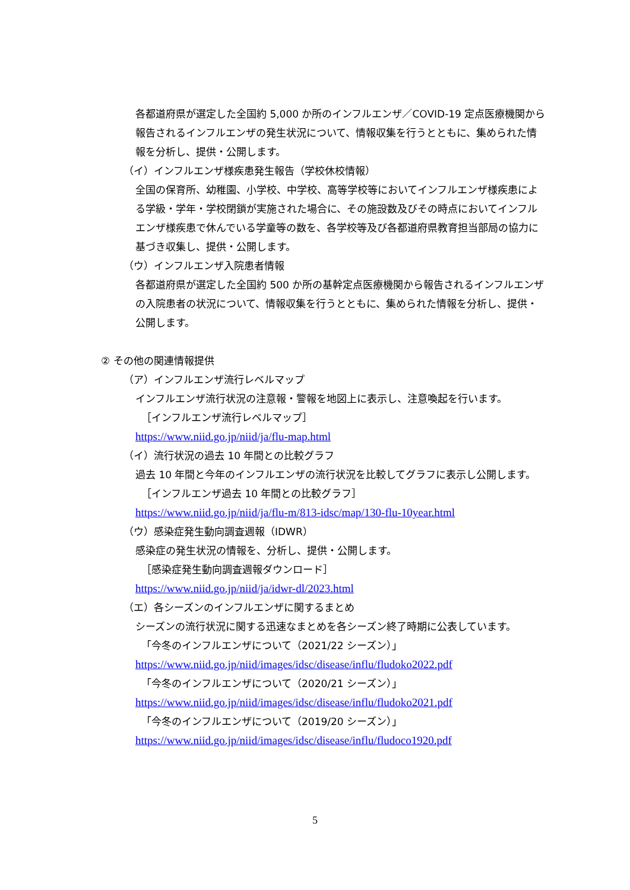各都道府県が選定した全国約 5,000 か所のインフルエンザ／COVID-19 定点医療機関から報告されるインフルエンザの発生状況について、情報収集を行うとともに、集められた情報を分析し、提供・公開します。
（イ）インフルエンザ様疾患発生報告（学校休校情報）
全国の保育所、幼稚園、小学校、中学校、高等学校等においてインフルエンザ様疾患による学級・学年・学校閉鎖が実施された場合に、その施設数及びその時点においてインフルエンザ様疾患で休んでいる学童等の数を、各学校等及び各都道府県教育担当部局の協力に基づき収集し、提供・公開します。
（ウ）インフルエンザ入院患者情報
各都道府県が選定した全国約 500 か所の基幹定点医療機関から報告されるインフルエンザの入院患者の状況について、情報収集を行うとともに、集められた情報を分析し、提供・公開します。
② その他の関連情報提供
（ア）インフルエンザ流行レベルマップ
インフルエンザ流行状況の注意報・警報を地図上に表示し、注意喚起を行います。
［インフルエンザ流行レベルマップ］
https://www.niid.go.jp/niid/ja/flu-map.html
（イ）流行状況の過去 10 年間との比較グラフ
過去 10 年間と今年のインフルエンザの流行状況を比較してグラフに表示し公開します。
［インフルエンザ過去 10 年間との比較グラフ］
https://www.niid.go.jp/niid/ja/flu-m/813-idsc/map/130-flu-10year.html
（ウ）感染症発生動向調査週報（IDWR）
感染症の発生状況の情報を、分析し、提供・公開します。
［感染症発生動向調査週報ダウンロード］
https://www.niid.go.jp/niid/ja/idwr-dl/2023.html
（エ）各シーズンのインフルエンザに関するまとめ
シーズンの流行状況に関する迅速なまとめを各シーズン終了時期に公表しています。
「今冬のインフルエンザについて（2021/22 シーズン）」
https://www.niid.go.jp/niid/images/idsc/disease/influ/fludoko2022.pdf
「今冬のインフルエンザについて（2020/21 シーズン）」
https://www.niid.go.jp/niid/images/idsc/disease/influ/fludoko2021.pdf
「今冬のインフルエンザについて（2019/20 シーズン）」
https://www.niid.go.jp/niid/images/idsc/disease/influ/fludoco1920.pdf
5